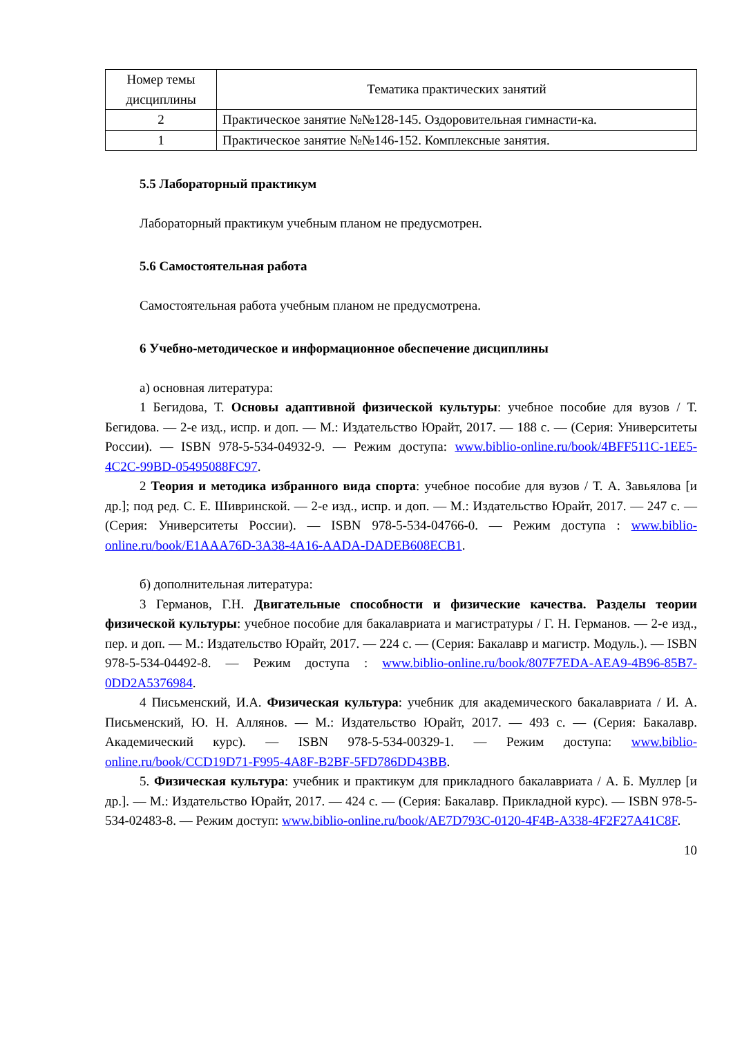| Номер темы дисциплины | Тематика практических занятий |
| --- | --- |
| 2 | Практическое занятие №№128-145. Оздоровительная гимнасти-ка. |
| 1 | Практическое занятие №№146-152. Комплексные занятия. |
5.5 Лабораторный практикум
Лабораторный практикум учебным планом не предусмотрен.
5.6 Самостоятельная работа
Самостоятельная работа учебным планом не предусмотрена.
6 Учебно-методическое и информационное обеспечение дисциплины
а) основная литература:
1 Бегидова, Т. Основы адаптивной физической культуры: учебное пособие для вузов / Т. Бегидова. — 2-е изд., испр. и доп. — М.: Издательство Юрайт, 2017. — 188 с. — (Серия: Университеты России). — ISBN 978-5-534-04932-9. — Режим доступа: www.biblio-online.ru/book/4BFF511C-1EE5-4C2C-99BD-05495088FC97.
2 Теория и методика избранного вида спорта: учебное пособие для вузов / Т. А. Завьялова [и др.]; под ред. С. Е. Шивринской. — 2-е изд., испр. и доп. — М.: Издательство Юрайт, 2017. — 247 с. — (Серия: Университеты России). — ISBN 978-5-534-04766-0. — Режим доступа : www.biblio-online.ru/book/E1AAA76D-3A38-4A16-AADA-DADEB608ECB1.
б) дополнительная литература:
3 Германов, Г.Н. Двигательные способности и физические качества. Разделы теории физической культуры: учебное пособие для бакалавриата и магистратуры / Г. Н. Германов. — 2-е изд., пер. и доп. — М.: Издательство Юрайт, 2017. — 224 с. — (Серия: Бакалавр и магистр. Модуль.). — ISBN 978-5-534-04492-8. — Режим доступа : www.biblio-online.ru/book/807F7EDA-AEA9-4B96-85B7-0DD2A5376984.
4 Письменский, И.А. Физическая культура: учебник для академического бакалавриата / И. А. Письменский, Ю. Н. Аллянов. — М.: Издательство Юрайт, 2017. — 493 с. — (Серия: Бакалавр. Академический курс). — ISBN 978-5-534-00329-1. — Режим доступа: www.biblio-online.ru/book/CCD19D71-F995-4A8F-B2BF-5FD786DD43BB.
5. Физическая культура: учебник и практикум для прикладного бакалавриата / А. Б. Муллер [и др.]. — М.: Издательство Юрайт, 2017. — 424 с. — (Серия: Бакалавр. Прикладной курс). — ISBN 978-5-534-02483-8. — Режим доступ: www.biblio-online.ru/book/AE7D793C-0120-4F4B-A338-4F2F27A41C8F.
10